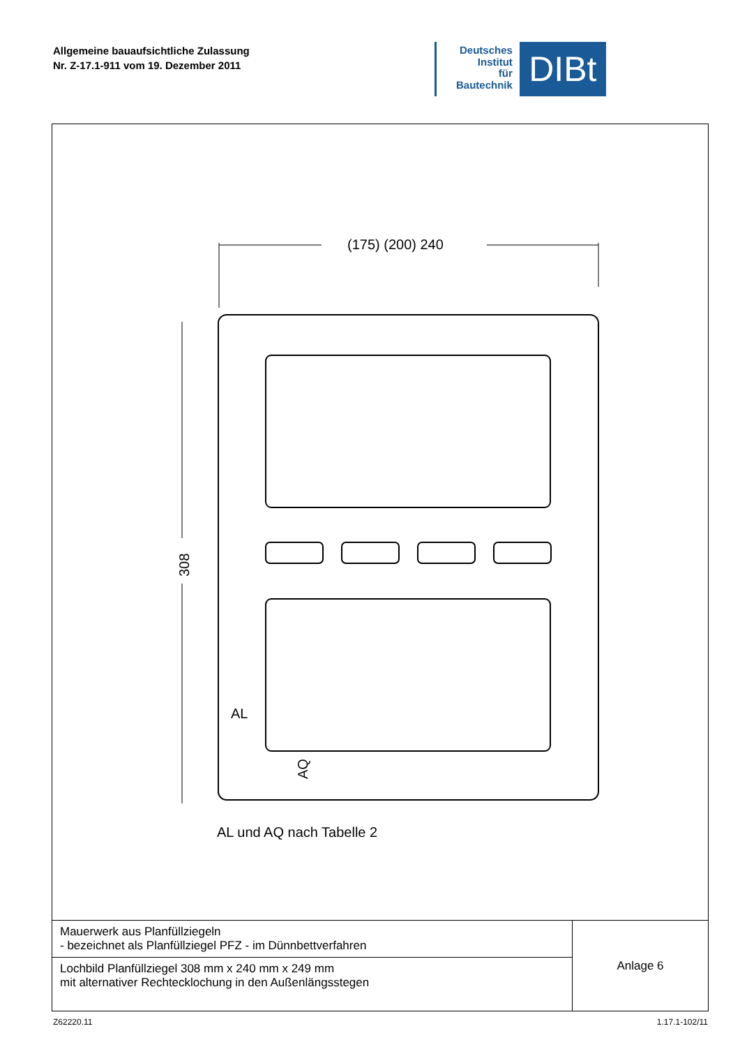Allgemeine bauaufsichtliche Zulassung
Nr. Z-17.1-911 vom 19. Dezember 2011
Deutsches
Institut
für
Bautechnik
DIBt
(175) (200) 240
308
AL
AQ
AL und AQ nach Tabelle 2
| Mauerwerk aus Planfüllziegeln - bezeichnet als Planfüllziegel PFZ - im Dünnbettverfahren | Anlage 6 |
| Lochbild Planfüllziegel 308 mm x 240 mm x 249 mm mit alternativer Rechtecklochung in den Außenlängsstegen | |
Z62220.11 1.17.1-102/11